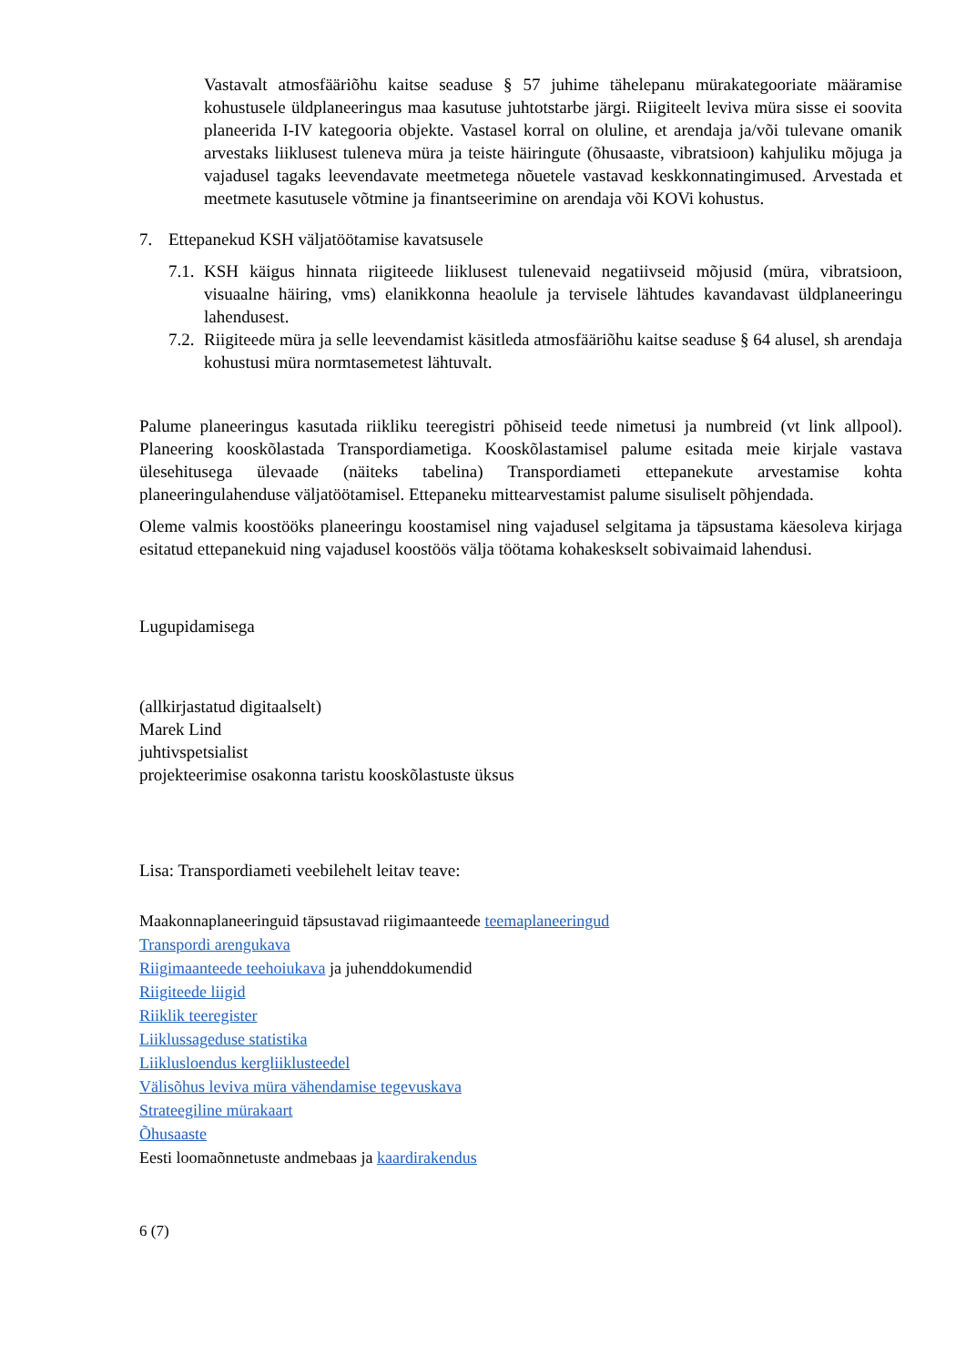Vastavalt atmosfääriõhu kaitse seaduse § 57 juhime tähelepanu mürakategooriate määramise kohustusele üldplaneeringus maa kasutuse juhtotstarbe järgi. Riigiteelt leviva müra sisse ei soovita planeerida I-IV kategooria objekte. Vastasel korral on oluline, et arendaja ja/või tulevane omanik arvestaks liiklusest tuleneva müra ja teiste häiringute (õhusaaste, vibratsioon) kahjuliku mõjuga ja vajadusel tagaks leevendavate meetmetega nõuetele vastavad keskkonnatingimused. Arvestada et meetmete kasutusele võtmine ja finantseerimine on arendaja või KOVi kohustus.
7. Ettepanekud KSH väljatöötamise kavatsusele
7.1.
KSH käigus hinnata riigiteede liiklusest tulenevaid negatiivseid mõjusid (müra, vibratsioon, visuaalne häiring, vms) elanikkonna heaolule ja tervisele lähtudes kavandavast üldplaneeringu lahendusest.
7.2.
Riigiteede müra ja selle leevendamist käsitleda atmosfääriõhu kaitse seaduse § 64 alusel, sh arendaja kohustusi müra normtasemetest lähtuvalt.
Palume planeeringus kasutada riikliku teeregistri põhiseid teede nimetusi ja numbreid (vt link allpool). Planeering kooskõlastada Transpordiametiga. Kooskõlastamisel palume esitada meie kirjale vastava ülesehitusega ülevaade (näiteks tabelina) Transpordiameti ettepanekute arvestamise kohta planeeringulahenduse väljatöötamisel. Ettepaneku mittearvestamist palume sisuliselt põhjendada.
Oleme valmis koostööks planeeringu koostamisel ning vajadusel selgitama ja täpsustama käesoleva kirjaga esitatud ettepanekuid ning vajadusel koostöös välja töötama kohakeskselt sobivaimaid lahendusi.
Lugupidamisega
(allkirjastatud digitaalselt)
Marek Lind
juhtivspetsialist
projekteerimise osakonna taristu kooskõlastuste üksus
Lisa: Transpordiameti veebilehelt leitav teave:
Maakonnaplaneeringuid täpsustavad riigimaanteede teemaplaneeringud
Transpordi arengukava
Riigimaanteede teehoiukava ja juhenddokumendid
Riigiteede liigid
Riiklik teeregister
Liiklussageduse statistika
Liiklusloendus kergliiklusteedel
Välisõhus leviva müra vähendamise tegevuskava
Strateegiline mürakaart
Õhusaaste
Eesti loomaõnnetuste andmebaas ja kaardirakendus
6 (7)